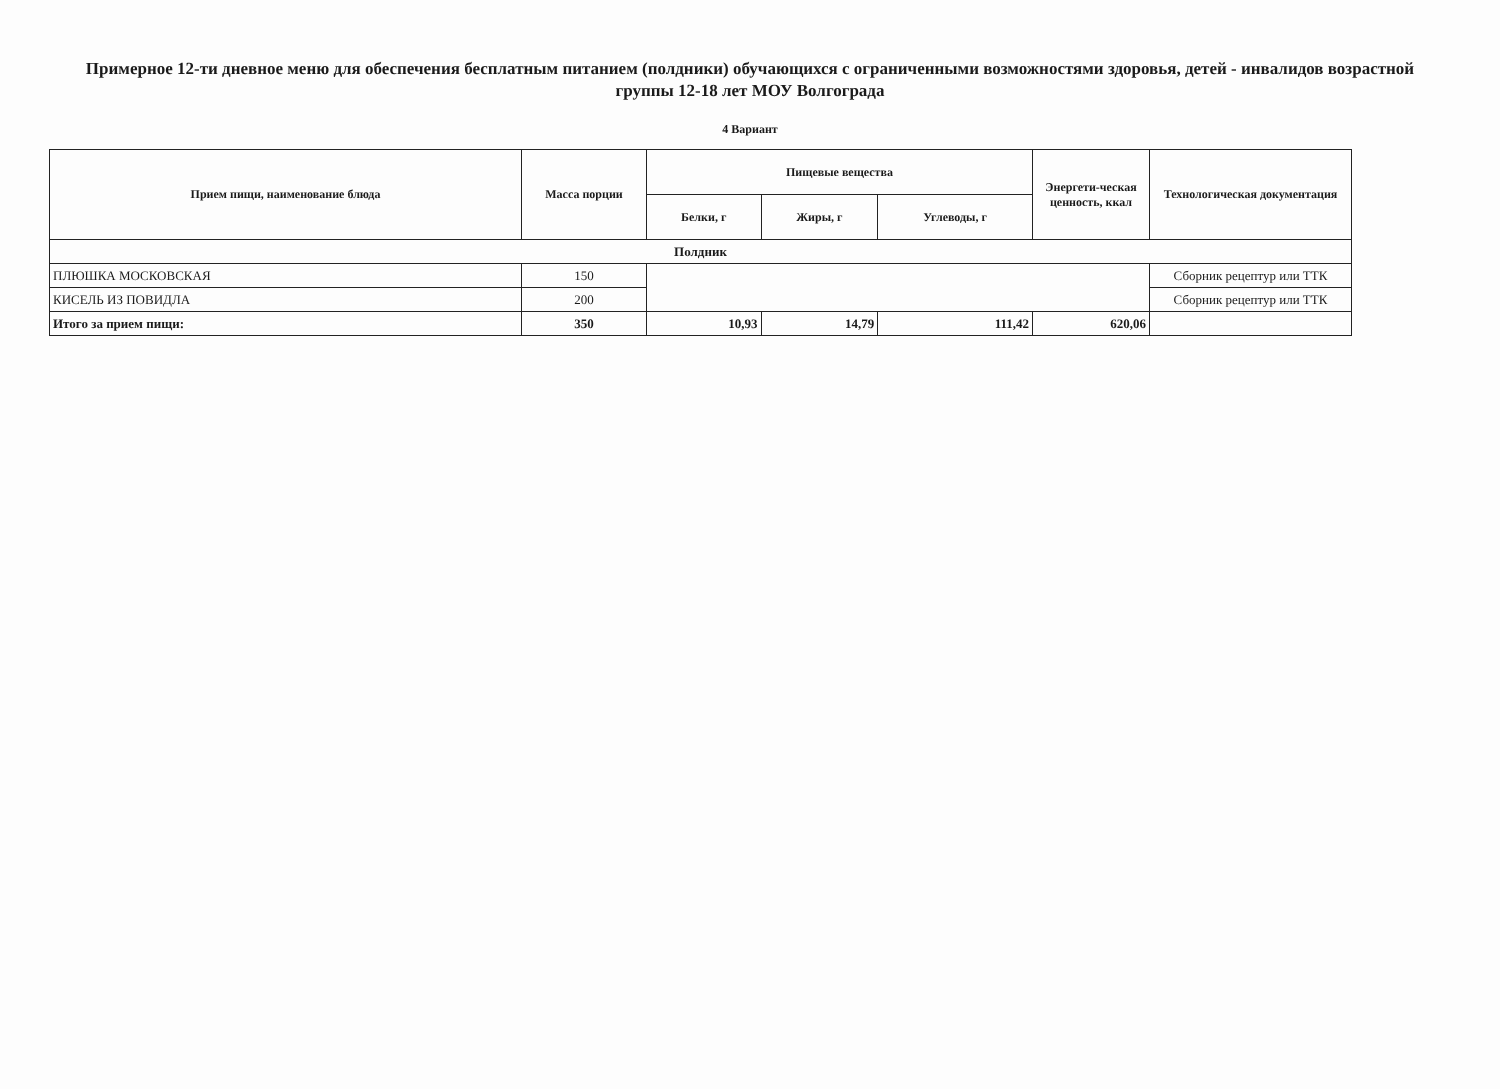Примерное 12-ти дневное меню для обеспечения бесплатным питанием (полдники) обучающихся с ограниченными возможностями здоровья, детей - инвалидов возрастной группы 12-18 лет МОУ Волгограда
4 Вариант
| Прием пищи, наименование блюда | Масса порции | Пищевые вещества | | | Энергети-ческая ценность, ккал | Технологическая документация |
| --- | --- | --- | --- | --- | --- | --- |
| | | Белки, г | Жиры, г | Углеводы, г | | |
| Полдник | | | | | | |
| ПЛЮШКА МОСКОВСКАЯ | 150 | | | | | Сборник рецептур или ТТК |
| КИСЕЛЬ ИЗ ПОВИДЛА | 200 | | | | | Сборник рецептур или ТТК |
| Итого за прием пищи: | 350 | 10,93 | 14,79 | 111,42 | 620,06 | |